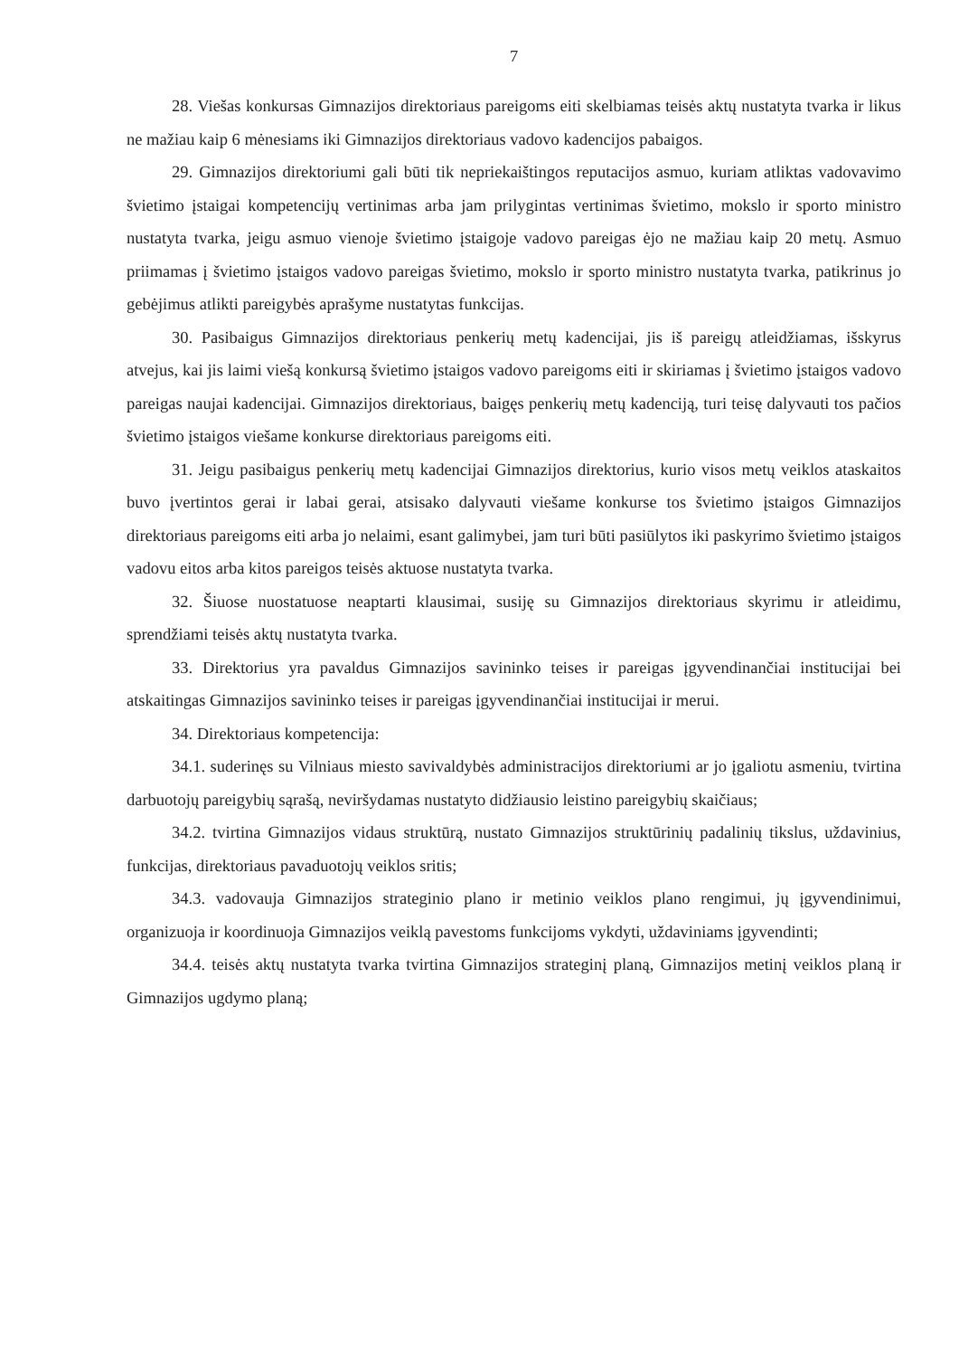7
28. Viešas konkursas Gimnazijos direktoriaus pareigoms eiti skelbiamas teisės aktų nustatyta tvarka ir likus ne mažiau kaip 6 mėnesiams iki Gimnazijos direktoriaus vadovo kadencijos pabaigos.
29. Gimnazijos direktoriumi gali būti tik nepriekaištingos reputacijos asmuo, kuriam atliktas vadovavimo švietimo įstaigai kompetencijų vertinimas arba jam prilygintas vertinimas švietimo, mokslo ir sporto ministro nustatyta tvarka, jeigu asmuo vienoje švietimo įstaigoje vadovo pareigas ėjo ne mažiau kaip 20 metų. Asmuo priimamas į švietimo įstaigos vadovo pareigas švietimo, mokslo ir sporto ministro nustatyta tvarka, patikrinus jo gebėjimus atlikti pareigybės aprašyme nustatytas funkcijas.
30. Pasibaigus Gimnazijos direktoriaus penkerių metų kadencijai, jis iš pareigų atleidžiamas, išskyrus atvejus, kai jis laimi viešą konkursą švietimo įstaigos vadovo pareigoms eiti ir skiriamas į švietimo įstaigos vadovo pareigas naujai kadencijai. Gimnazijos direktoriaus, baigęs penkerių metų kadenciją, turi teisę dalyvauti tos pačios švietimo įstaigos viešame konkurse direktoriaus pareigoms eiti.
31. Jeigu pasibaigus penkerių metų kadencijai Gimnazijos direktorius, kurio visos metų veiklos ataskaitos buvo įvertintos gerai ir labai gerai, atsisako dalyvauti viešame konkurse tos švietimo įstaigos Gimnazijos direktoriaus pareigoms eiti arba jo nelaimi, esant galimybei, jam turi būti pasiūlytos iki paskyrimo švietimo įstaigos vadovu eitos arba kitos pareigos teisės aktuose nustatyta tvarka.
32. Šiuose nuostatuose neaptarti klausimai, susiję su Gimnazijos direktoriaus skyrimu ir atleidimu, sprendžiami teisės aktų nustatyta tvarka.
33. Direktorius yra pavaldus Gimnazijos savininko teises ir pareigas įgyvendinančiai institucijai bei atskaitingas Gimnazijos savininko teises ir pareigas įgyvendinančiai institucijai ir merui.
34. Direktoriaus kompetencija:
34.1. suderinęs su Vilniaus miesto savivaldybės administracijos direktoriumi ar jo įgaliotu asmeniu, tvirtina darbuotojų pareigybių sąrašą, neviršydamas nustatyto didžiausio leistino pareigybių skaičiaus;
34.2. tvirtina Gimnazijos vidaus struktūrą, nustato Gimnazijos struktūrinių padalinių tikslus, uždavinius, funkcijas, direktoriaus pavaduotojų veiklos sritis;
34.3. vadovauja Gimnazijos strateginio plano ir metinio veiklos plano rengimui, jų įgyvendinimui, organizuoja ir koordinuoja Gimnazijos veiklą pavestoms funkcijoms vykdyti, uždaviniams įgyvendinti;
34.4. teisės aktų nustatyta tvarka tvirtina Gimnazijos strateginį planą, Gimnazijos metinį veiklos planą ir Gimnazijos ugdymo planą;